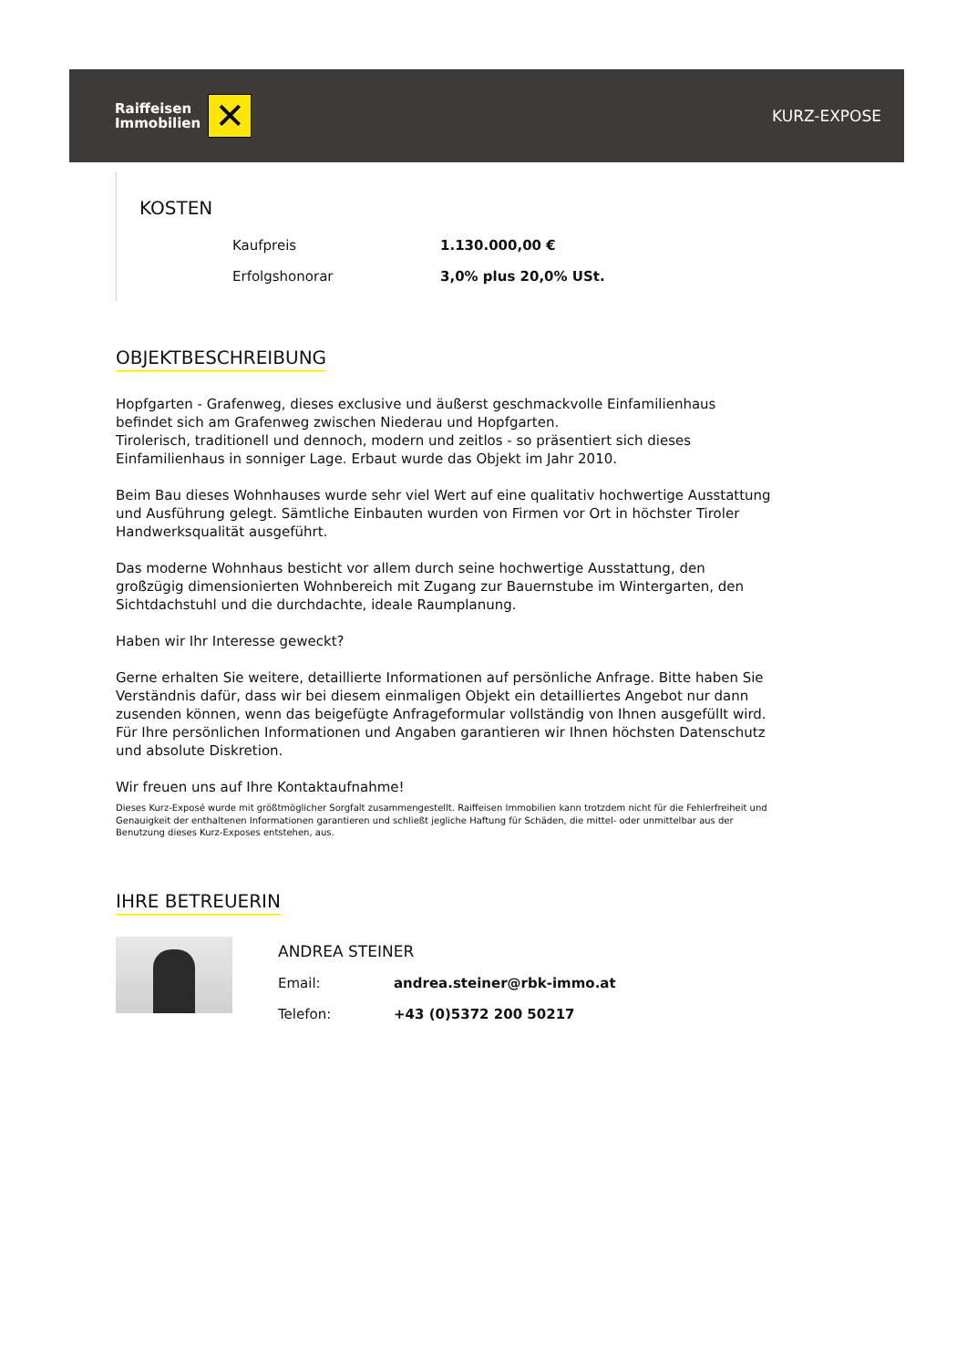Raiffeisen
Immobilien
✕
KURZ-EXPOSE
KOSTEN
| Kaufpreis | 1.130.000,00 € |
| Erfolgshonorar | 3,0% plus 20,0% USt. |
OBJEKTBESCHREIBUNG
Hopfgarten - Grafenweg, dieses exclusive und äußerst geschmackvolle Einfamilienhaus befindet sich am Grafenweg zwischen Niederau und Hopfgarten.
Tirolerisch, traditionell und dennoch, modern und zeitlos - so präsentiert sich dieses Einfamilienhaus in sonniger Lage. Erbaut wurde das Objekt im Jahr 2010.
Beim Bau dieses Wohnhauses wurde sehr viel Wert auf eine qualitativ hochwertige Ausstattung und Ausführung gelegt. Sämtliche Einbauten wurden von Firmen vor Ort in höchster Tiroler Handwerksqualität ausgeführt.
Das moderne Wohnhaus besticht vor allem durch seine hochwertige Ausstattung, den großzügig dimensionierten Wohnbereich mit Zugang zur Bauernstube im Wintergarten, den Sichtdachstuhl und die durchdachte, ideale Raumplanung.
Haben wir Ihr Interesse geweckt?
Gerne erhalten Sie weitere, detaillierte Informationen auf persönliche Anfrage. Bitte haben Sie Verständnis dafür, dass wir bei diesem einmaligen Objekt ein detailliertes Angebot nur dann zusenden können, wenn das beigefügte Anfrageformular vollständig von Ihnen ausgefüllt wird. Für Ihre persönlichen Informationen und Angaben garantieren wir Ihnen höchsten Datenschutz und absolute Diskretion.
Wir freuen uns auf Ihre Kontaktaufnahme!
Dieses Kurz-Exposé wurde mit größtmöglicher Sorgfalt zusammengestellt. Raiffeisen Immobilien kann trotzdem nicht für die Fehlerfreiheit und Genauigkeit der enthaltenen Informationen garantieren und schließt jegliche Haftung für Schäden, die mittel- oder unmittelbar aus der Benutzung dieses Kurz-Exposes entstehen, aus.
IHRE BETREUERIN
ANDREA STEINER
| Email: | andrea.steiner@rbk-immo.at |
| Telefon: | +43 (0)5372 200 50217 |